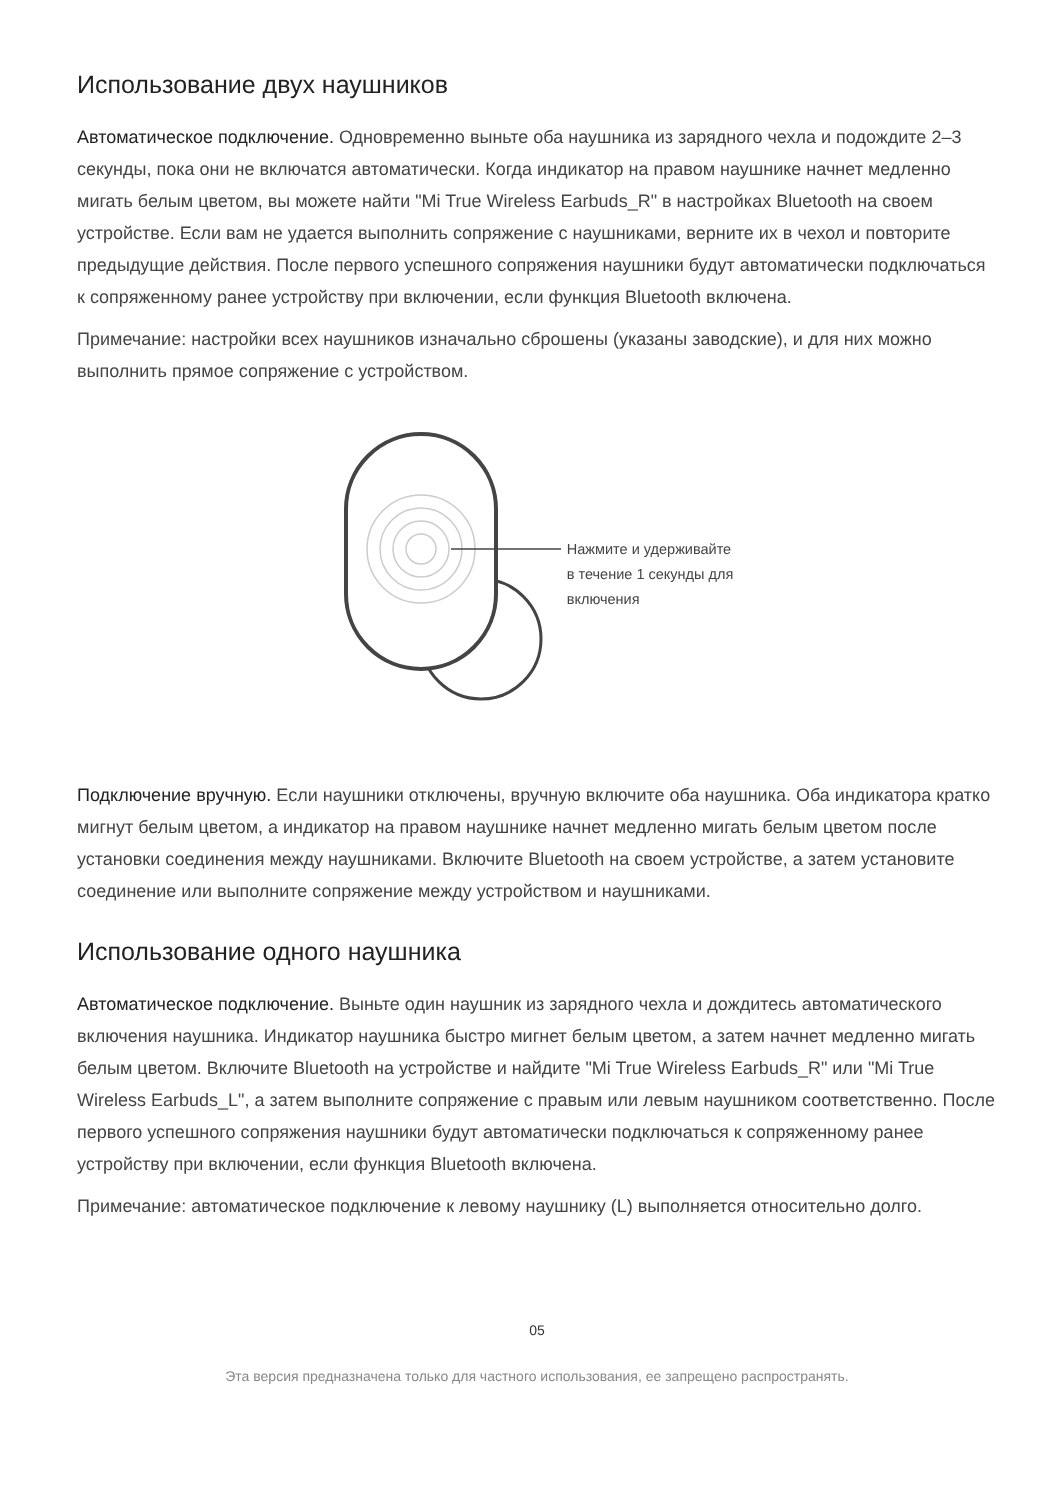Использование двух наушников
Автоматическое подключение. Одновременно выньте оба наушника из зарядного чехла и подождите 2–3 секунды, пока они не включатся автоматически. Когда индикатор на правом наушнике начнет медленно мигать белым цветом, вы можете найти "Mi True Wireless Earbuds_R" в настройках Bluetooth на своем устройстве. Если вам не удается выполнить сопряжение с наушниками, верните их в чехол и повторите предыдущие действия. После первого успешного сопряжения наушники будут автоматически подключаться к сопряженному ранее устройству при включении, если функция Bluetooth включена.
Примечание: настройки всех наушников изначально сброшены (указаны заводские), и для них можно выполнить прямое сопряжение с устройством.
Нажмите и удерживайте
в течение 1 секунды для
включения
Подключение вручную. Если наушники отключены, вручную включите оба наушника. Оба индикатора кратко мигнут белым цветом, а индикатор на правом наушнике начнет медленно мигать белым цветом после установки соединения между наушниками. Включите Bluetooth на своем устройстве, а затем установите соединение или выполните сопряжение между устройством и наушниками.
Использование одного наушника
Автоматическое подключение. Выньте один наушник из зарядного чехла и дождитесь автоматического включения наушника. Индикатор наушника быстро мигнет белым цветом, а затем начнет медленно мигать белым цветом. Включите Bluetooth на устройстве и найдите "Mi True Wireless Earbuds_R" или "Mi True Wireless Earbuds_L", а затем выполните сопряжение с правым или левым наушником соответственно. После первого успешного сопряжения наушники будут автоматически подключаться к сопряженному ранее устройству при включении, если функция Bluetooth включена.
Примечание: автоматическое подключение к левому наушнику (L) выполняется относительно долго.
05
Эта версия предназначена только для частного использования, ее запрещено распространять.